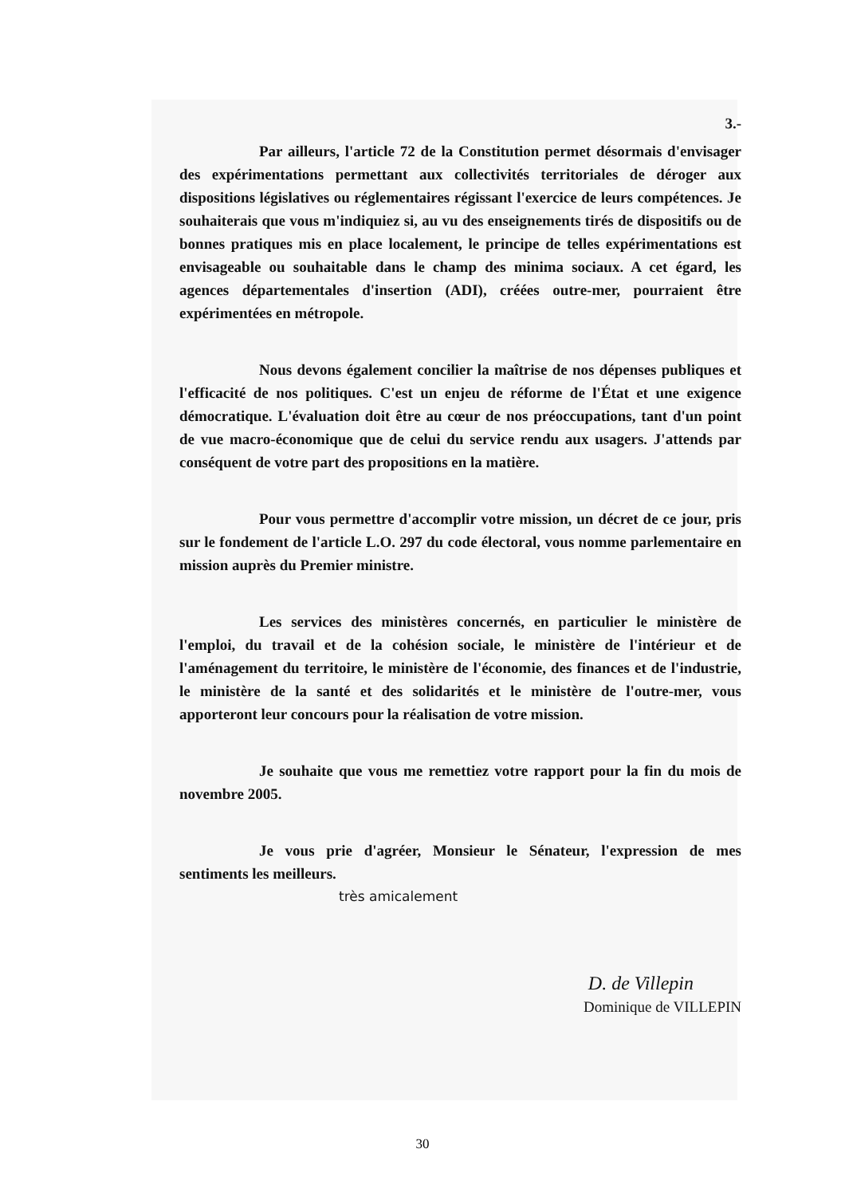3.-
Par ailleurs, l'article 72 de la Constitution permet désormais d'envisager des expérimentations permettant aux collectivités territoriales de déroger aux dispositions législatives ou réglementaires régissant l'exercice de leurs compétences. Je souhaiterais que vous m'indiquiez si, au vu des enseignements tirés de dispositifs ou de bonnes pratiques mis en place localement, le principe de telles expérimentations est envisageable ou souhaitable dans le champ des minima sociaux. A cet égard, les agences départementales d'insertion (ADI), créées outre-mer, pourraient être expérimentées en métropole.
Nous devons également concilier la maîtrise de nos dépenses publiques et l'efficacité de nos politiques. C'est un enjeu de réforme de l'État et une exigence démocratique. L'évaluation doit être au cœur de nos préoccupations, tant d'un point de vue macro-économique que de celui du service rendu aux usagers. J'attends par conséquent de votre part des propositions en la matière.
Pour vous permettre d'accomplir votre mission, un décret de ce jour, pris sur le fondement de l'article L.O. 297 du code électoral, vous nomme parlementaire en mission auprès du Premier ministre.
Les services des ministères concernés, en particulier le ministère de l'emploi, du travail et de la cohésion sociale, le ministère de l'intérieur et de l'aménagement du territoire, le ministère de l'économie, des finances et de l'industrie, le ministère de la santé et des solidarités et le ministère de l'outre-mer, vous apporteront leur concours pour la réalisation de votre mission.
Je souhaite que vous me remettiez votre rapport pour la fin du mois de novembre 2005.
Je vous prie d'agréer, Monsieur le Sénateur, l'expression de mes sentiments les meilleurs.
très amicalement
D. de Villepin
Dominique de VILLEPIN
30